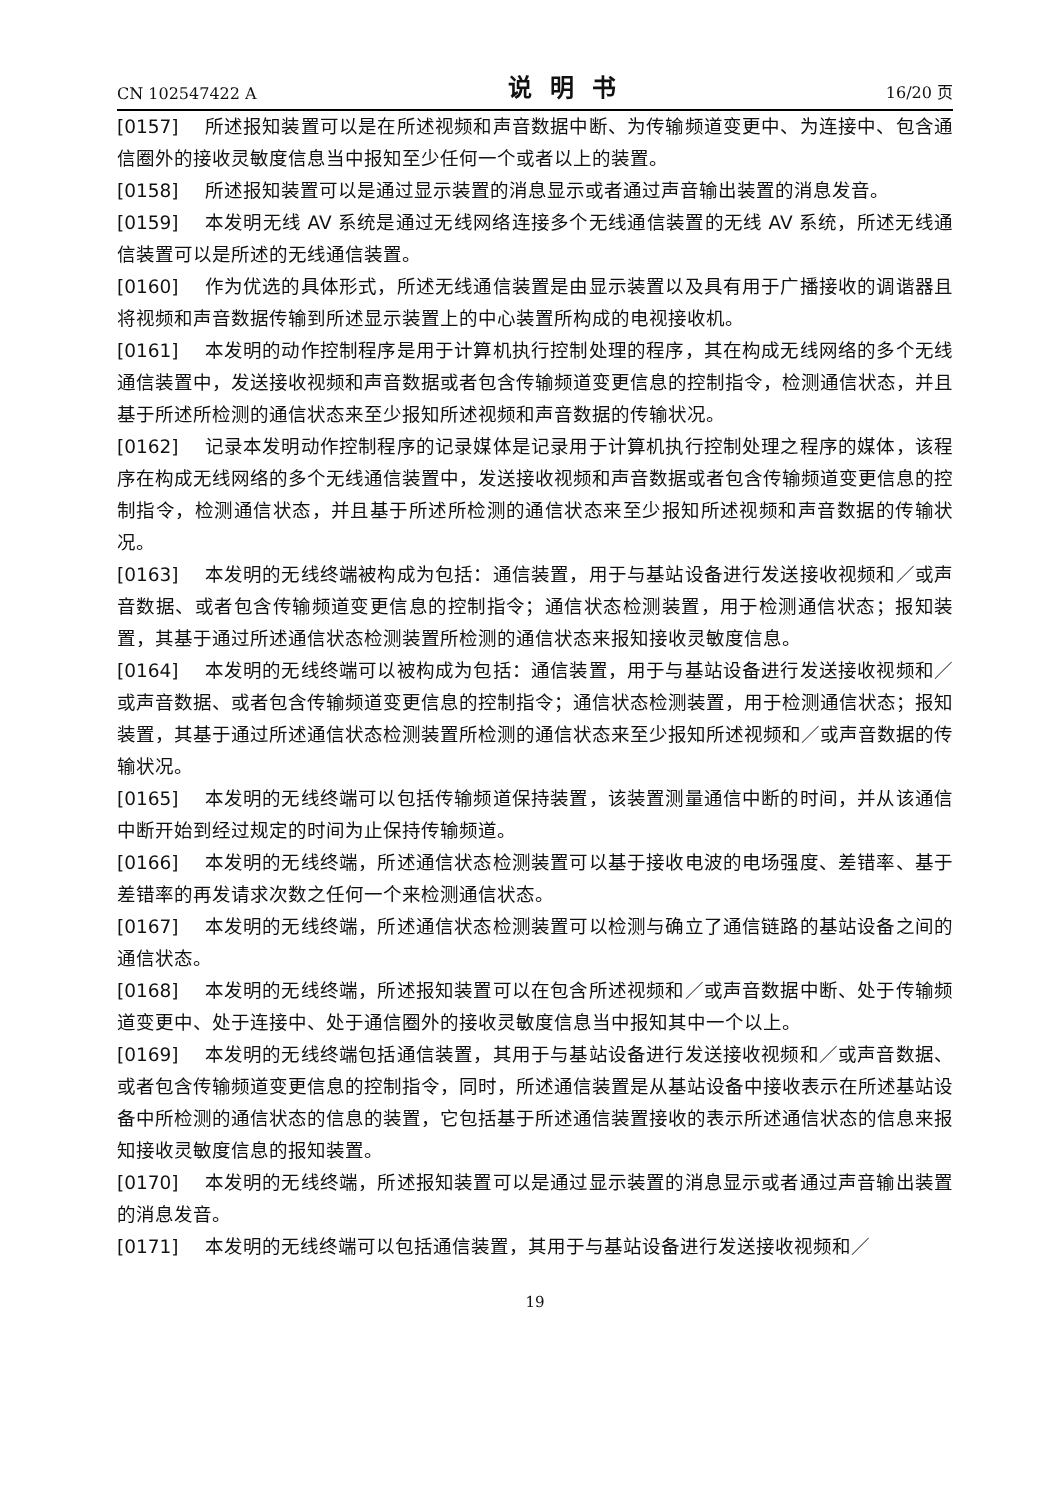CN 102547422 A 说明书 16/20 页
[0157] 所述报知装置可以是在所述视频和声音数据中断、为传输频道变更中、为连接中、包含通信圈外的接收灵敏度信息当中报知至少任何一个或者以上的装置。
[0158] 所述报知装置可以是通过显示装置的消息显示或者通过声音输出装置的消息发音。
[0159] 本发明无线 AV 系统是通过无线网络连接多个无线通信装置的无线 AV 系统，所述无线通信装置可以是所述的无线通信装置。
[0160] 作为优选的具体形式，所述无线通信装置是由显示装置以及具有用于广播接收的调谐器且将视频和声音数据传输到所述显示装置上的中心装置所构成的电视接收机。
[0161] 本发明的动作控制程序是用于计算机执行控制处理的程序，其在构成无线网络的多个无线通信装置中，发送接收视频和声音数据或者包含传输频道变更信息的控制指令，检测通信状态，并且基于所述所检测的通信状态来至少报知所述视频和声音数据的传输状况。
[0162] 记录本发明动作控制程序的记录媒体是记录用于计算机执行控制处理之程序的媒体，该程序在构成无线网络的多个无线通信装置中，发送接收视频和声音数据或者包含传输频道变更信息的控制指令，检测通信状态，并且基于所述所检测的通信状态来至少报知所述视频和声音数据的传输状况。
[0163] 本发明的无线终端被构成为包括：通信装置，用于与基站设备进行发送接收视频和／或声音数据、或者包含传输频道变更信息的控制指令；通信状态检测装置，用于检测通信状态；报知装置，其基于通过所述通信状态检测装置所检测的通信状态来报知接收灵敏度信息。
[0164] 本发明的无线终端可以被构成为包括：通信装置，用于与基站设备进行发送接收视频和／或声音数据、或者包含传输频道变更信息的控制指令；通信状态检测装置，用于检测通信状态；报知装置，其基于通过所述通信状态检测装置所检测的通信状态来至少报知所述视频和／或声音数据的传输状况。
[0165] 本发明的无线终端可以包括传输频道保持装置，该装置测量通信中断的时间，并从该通信中断开始到经过规定的时间为止保持传输频道。
[0166] 本发明的无线终端，所述通信状态检测装置可以基于接收电波的电场强度、差错率、基于差错率的再发请求次数之任何一个来检测通信状态。
[0167] 本发明的无线终端，所述通信状态检测装置可以检测与确立了通信链路的基站设备之间的通信状态。
[0168] 本发明的无线终端，所述报知装置可以在包含所述视频和／或声音数据中断、处于传输频道变更中、处于连接中、处于通信圈外的接收灵敏度信息当中报知其中一个以上。
[0169] 本发明的无线终端包括通信装置，其用于与基站设备进行发送接收视频和／或声音数据、或者包含传输频道变更信息的控制指令，同时，所述通信装置是从基站设备中接收表示在所述基站设备中所检测的通信状态的信息的装置，它包括基于所述通信装置接收的表示所述通信状态的信息来报知接收灵敏度信息的报知装置。
[0170] 本发明的无线终端，所述报知装置可以是通过显示装置的消息显示或者通过声音输出装置的消息发音。
[0171] 本发明的无线终端可以包括通信装置，其用于与基站设备进行发送接收视频和／
19